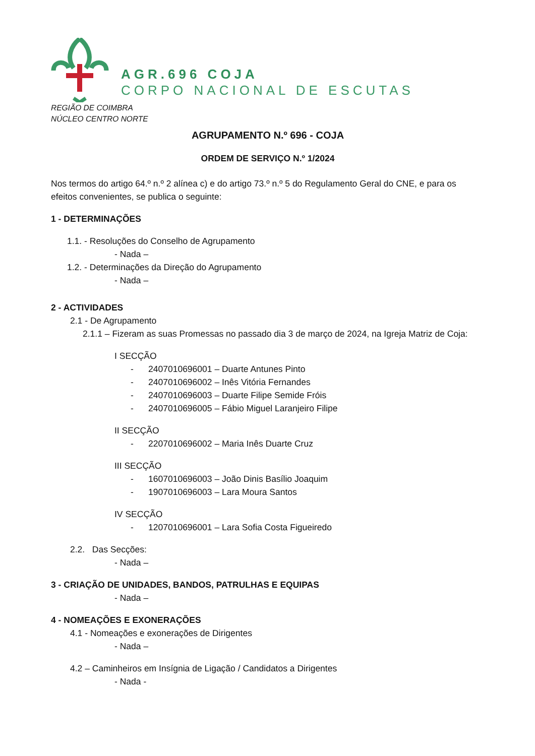AGR.696 COJA
CORPO NACIONAL DE ESCUTAS
REGIÃO DE COIMBRA
NÚCLEO CENTRO NORTE
AGRUPAMENTO N.º 696 - COJA
ORDEM DE SERVIÇO N.º 1/2024
Nos termos do artigo 64.º n.º 2 alínea c) e do artigo 73.º n.º 5 do Regulamento Geral do CNE, e para os efeitos convenientes, se publica o seguinte:
1 - DETERMINAÇÕES
1.1. - Resoluções do Conselho de Agrupamento
- Nada –
1.2. - Determinações da Direção do Agrupamento
- Nada –
2 - ACTIVIDADES
2.1 - De Agrupamento
2.1.1 – Fizeram as suas Promessas no passado dia 3 de março de 2024, na Igreja Matriz de Coja:
I SECÇÃO
- 2407010696001 – Duarte Antunes Pinto
- 2407010696002 – Inês Vitória Fernandes
- 2407010696003 – Duarte Filipe Semide Fróis
- 2407010696005 – Fábio Miguel Laranjeiro Filipe
II SECÇÃO
- 2207010696002 – Maria Inês Duarte Cruz
III SECÇÃO
- 1607010696003 – João Dinis Basílio Joaquim
- 1907010696003 – Lara Moura Santos
IV SECÇÃO
- 1207010696001 – Lara Sofia Costa Figueiredo
2.2. Das Secções:
- Nada –
3 - CRIAÇÃO DE UNIDADES, BANDOS, PATRULHAS E EQUIPAS
- Nada –
4 - NOMEAÇÕES E EXONERAÇÕES
4.1 - Nomeações e exonerações de Dirigentes
- Nada –
4.2 – Caminheiros em Insígnia de Ligação / Candidatos a Dirigentes
- Nada -